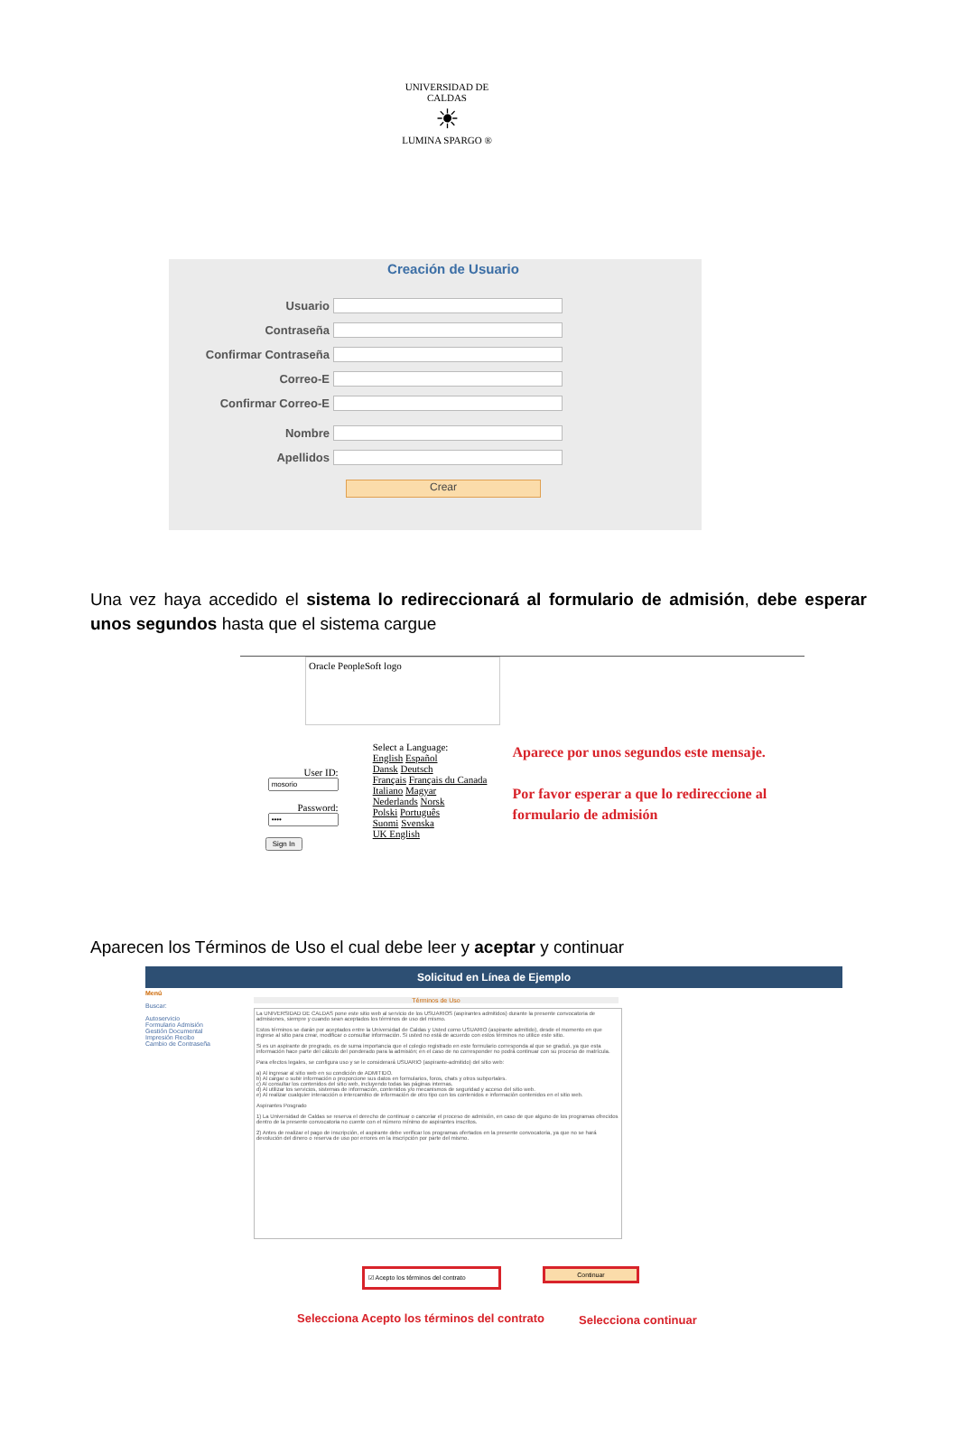UNIVERSIDAD DE CALDAS
☀
LUMINA SPARGO ®
Creación de Usuario
Usuario
Contraseña
Confirmar Contraseña
Correo-E
Confirmar Correo-E
Nombre
Apellidos
Crear
Una vez haya accedido el sistema lo redireccionará al formulario de admisión, debe esperar unos segundos hasta que el sistema cargue
Oracle PeopleSoft logo
User ID:
Password:
Sign In
Select a Language:
English Español
Dansk Deutsch
Français Français du Canada
Italiano Magyar
Nederlands Norsk
Polski Português
Suomi Svenska
UK English
Aparece por unos segundos este mensaje.
Por favor esperar a que lo redireccione al formulario de admisión
Aparecen los Términos de Uso el cual debe leer y aceptar y continuar
Solicitud en Línea de Ejemplo
Menú
Buscar:
Autoservicio
Formulario Admisión
Gestión Documental
Impresión Recibo
Cambio de Contraseña
Términos de Uso
La UNIVERSIDAD DE CALDAS pone este sitio web al servicio de los USUARIOS (aspirantes admitidos) durante la presente convocatoria de admisiones, siempre y cuando sean aceptados los términos de uso del mismo.
Estos términos se darán por aceptados entre la Universidad de Caldas y Usted como USUARIO (aspirante admitido), desde el momento en que ingrese al sitio para crear, modificar o consultar información. Si usted no está de acuerdo con estos términos no utilice este sitio.
Si es un aspirante de pregrado, es de suma importancia que el colegio registrado en este formulario corresponda al que se graduó, ya que esta información hace parte del cálculo del ponderado para la admisión; en el caso de no corresponder no podrá continuar con su proceso de matrícula.
Para efectos legales, se configura uso y se le considerará USUARIO (aspirante-admitido) del sitio web:
a) Al ingresar al sitio web en su condición de ADMITIDO.
b) Al cargar o subir información o proporcione sus datos en formularios, foros, chats y otros subportales.
c) Al consultar los contenidos del sitio web, incluyendo todas las páginas internas.
d) Al utilizar los servicios, sistemas de información, contenidos y/o mecanismos de seguridad y acceso del sitio web.
e) Al realizar cualquier interacción o intercambio de información de otro tipo con los contenidos e información contenidos en el sitio web.
Aspirantes Posgrado
1) La Universidad de Caldas se reserva el derecho de continuar o cancelar el proceso de admisión, en caso de que alguno de los programas ofrecidos dentro de la presente convocatoria no cuente con el número mínimo de aspirantes inscritos.
2) Antes de realizar el pago de inscripción, el aspirante debe verificar los programas ofertados en la presente convocatoria, ya que no se hará devolución del dinero o reserva de uso por errores en la inscripción por parte del mismo.
☑ Acepto los términos del contrato
Continuar
Selecciona Acepto los términos del contrato
Selecciona continuar